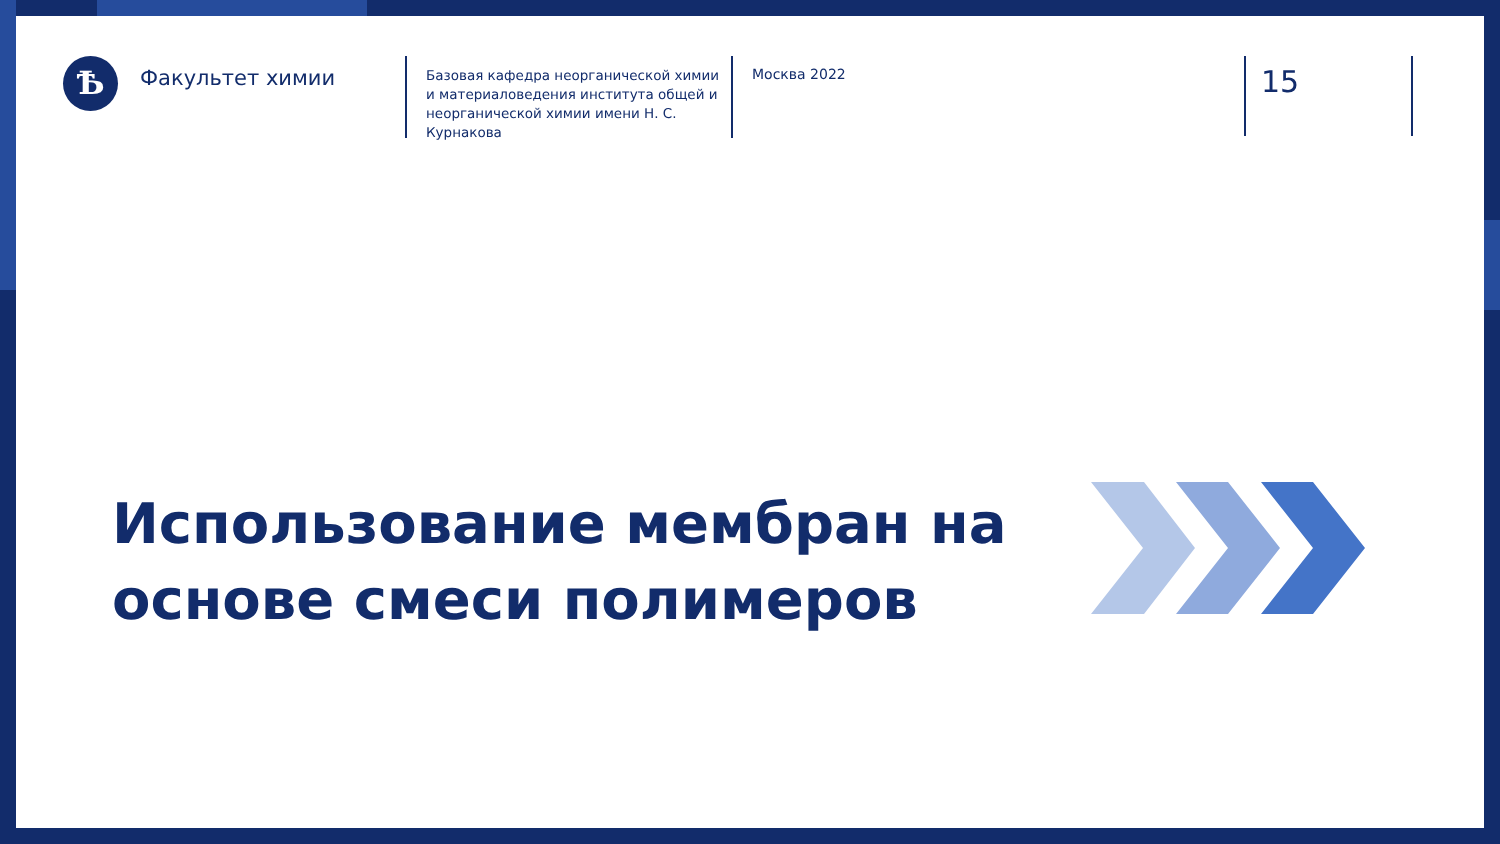Ѣ
Факультет химии
Базовая кафедра неорганической химии и материаловедения института общей и неорганической химии имени Н. С. Курнакова
Москва 2022
15
Использование мембран на основе смеси полимеров